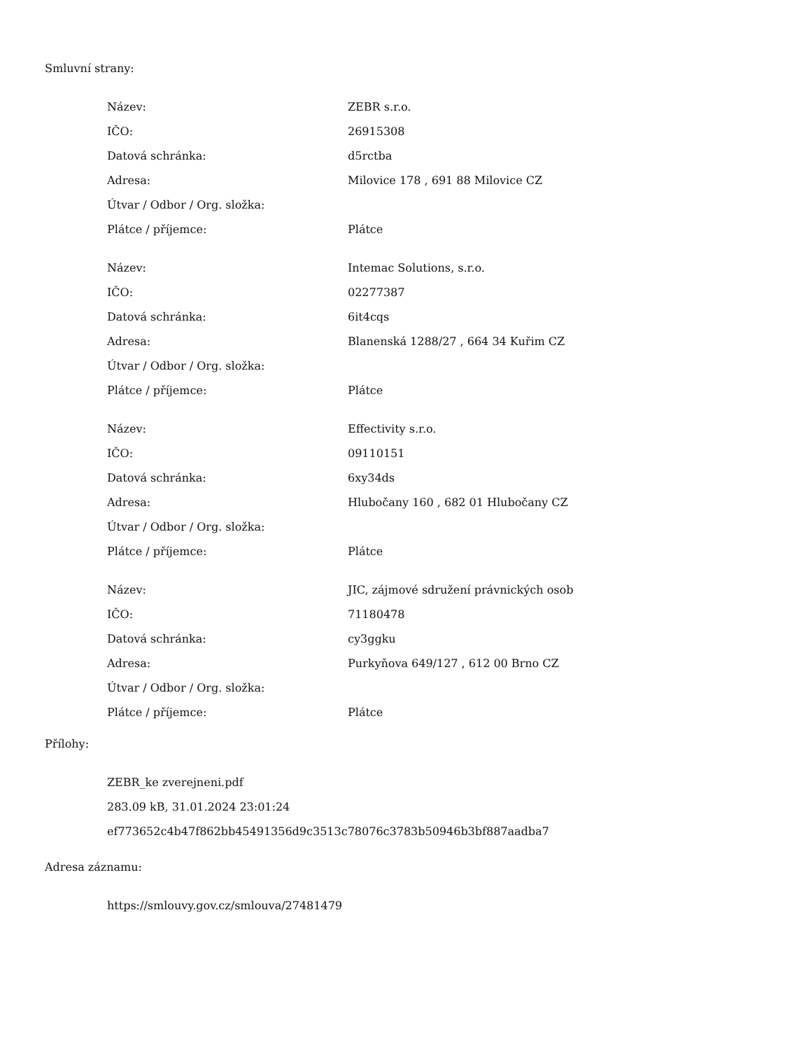Smluvní strany:
| Název: | ZEBR s.r.o. |
| IČO: | 26915308 |
| Datová schránka: | d5rctba |
| Adresa: | Milovice 178 , 691 88 Milovice CZ |
| Útvar / Odbor / Org. složka: | |
| Plátce / příjemce: | Plátce |
| Název: | Intemac Solutions, s.r.o. |
| IČO: | 02277387 |
| Datová schránka: | 6it4cqs |
| Adresa: | Blanenská 1288/27 , 664 34 Kuřim CZ |
| Útvar / Odbor / Org. složka: | |
| Plátce / příjemce: | Plátce |
| Název: | Effectivity s.r.o. |
| IČO: | 09110151 |
| Datová schránka: | 6xy34ds |
| Adresa: | Hlubočany 160 , 682 01 Hlubočany CZ |
| Útvar / Odbor / Org. složka: | |
| Plátce / příjemce: | Plátce |
| Název: | JIC, zájmové sdružení právnických osob |
| IČO: | 71180478 |
| Datová schránka: | cy3ggku |
| Adresa: | Purkyňova 649/127 , 612 00 Brno CZ |
| Útvar / Odbor / Org. složka: | |
| Plátce / příjemce: | Plátce |
Přílohy:
ZEBR_ke zverejneni.pdf
283.09 kB, 31.01.2024 23:01:24
ef773652c4b47f862bb45491356d9c3513c78076c3783b50946b3bf887aadba7
Adresa záznamu:
https://smlouvy.gov.cz/smlouva/27481479